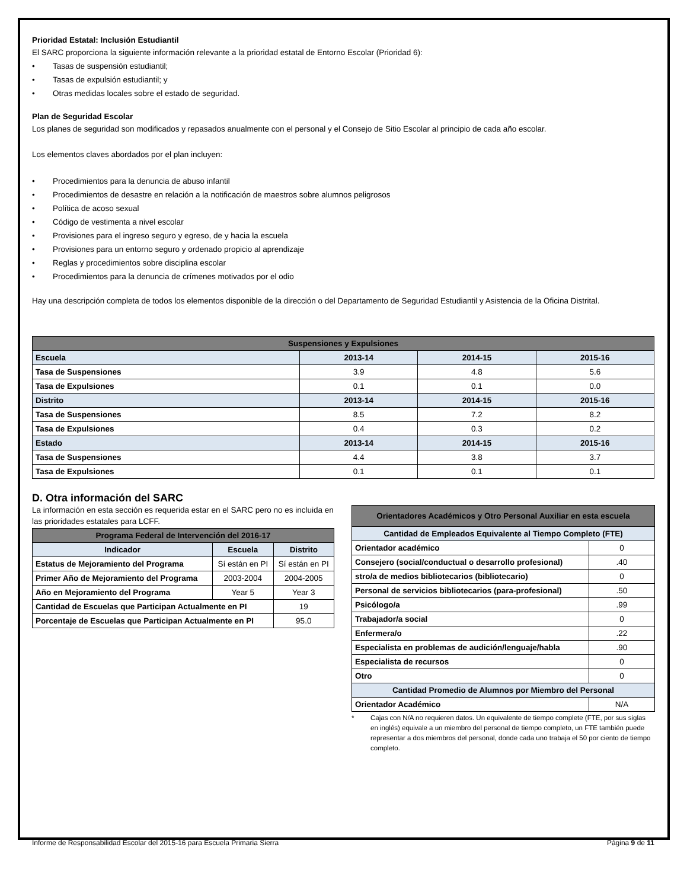Prioridad Estatal: Inclusión Estudiantil
El SARC proporciona la siguiente información relevante a la prioridad estatal de Entorno Escolar (Prioridad 6):
• Tasas de suspensión estudiantil;
• Tasas de expulsión estudiantil; y
• Otras medidas locales sobre el estado de seguridad.
Plan de Seguridad Escolar
Los planes de seguridad son modificados y repasados anualmente con el personal y el Consejo de Sitio Escolar al principio de cada año escolar.
Los elementos claves abordados por el plan incluyen:
• Procedimientos para la denuncia de abuso infantil
• Procedimientos de desastre en relación a la notificación de maestros sobre alumnos peligrosos
• Política de acoso sexual
• Código de vestimenta a nivel escolar
• Provisiones para el ingreso seguro y egreso, de y hacia la escuela
• Provisiones para un entorno seguro y ordenado propicio al aprendizaje
• Reglas y procedimientos sobre disciplina escolar
• Procedimientos para la denuncia de crímenes motivados por el odio
Hay una descripción completa de todos los elementos disponible de la dirección o del Departamento de Seguridad Estudiantil y Asistencia de la Oficina Distrital.
| Suspensiones y Expulsiones | | | |
| --- | --- | --- | --- |
| Escuela | 2013-14 | 2014-15 | 2015-16 |
| Tasa de Suspensiones | 3.9 | 4.8 | 5.6 |
| Tasa de Expulsiones | 0.1 | 0.1 | 0.0 |
| Distrito | 2013-14 | 2014-15 | 2015-16 |
| Tasa de Suspensiones | 8.5 | 7.2 | 8.2 |
| Tasa de Expulsiones | 0.4 | 0.3 | 0.2 |
| Estado | 2013-14 | 2014-15 | 2015-16 |
| Tasa de Suspensiones | 4.4 | 3.8 | 3.7 |
| Tasa de Expulsiones | 0.1 | 0.1 | 0.1 |
D. Otra información del SARC
La información en esta sección es requerida estar en el SARC pero no es incluida en las prioridades estatales para LCFF.
| Programa Federal de Intervención del 2016-17 | | |
| --- | --- | --- |
| Indicador | Escuela | Distrito |
| Estatus de Mejoramiento del Programa | Sí están en PI | Sí están en PI |
| Primer Año de Mejoramiento del Programa | 2003-2004 | 2004-2005 |
| Año en Mejoramiento del Programa | Year 5 | Year 3 |
| Cantidad de Escuelas que Participan Actualmente en PI | | 19 |
| Porcentaje de Escuelas que Participan Actualmente en PI | | 95.0 |
| Orientadores Académicos y Otro Personal Auxiliar en esta escuela | |
| --- | --- |
| Cantidad de Empleados Equivalente al Tiempo Completo (FTE) | |
| Orientador académico | 0 |
| Consejero (social/conductual o desarrollo profesional) | .40 |
| stro/a de medios bibliotecarios (bibliotecario) | 0 |
| Personal de servicios bibliotecarios (para-profesional) | .50 |
| Psicólogo/a | .99 |
| Trabajador/a social | 0 |
| Enfermera/o | .22 |
| Especialista en problemas de audición/lenguaje/habla | .90 |
| Especialista de recursos | 0 |
| Otro | 0 |
| Cantidad Promedio de Alumnos por Miembro del Personal | |
| Orientador Académico | N/A |
* Cajas con N/A no requieren datos. Un equivalente de tiempo complete (FTE, por sus siglas en inglés) equivale a un miembro del personal de tiempo completo, un FTE también puede representar a dos miembros del personal, donde cada uno trabaja el 50 por ciento de tiempo completo.
Informe de Responsabilidad Escolar del 2015-16 para Escuela Primaria Sierra Página 9 de 11